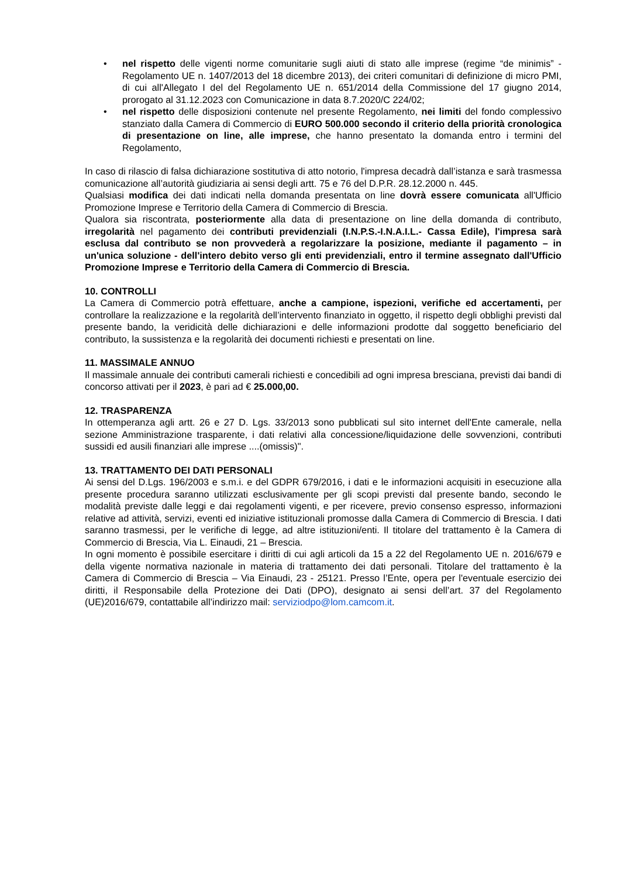• nel rispetto delle vigenti norme comunitarie sugli aiuti di stato alle imprese (regime “de minimis” - Regolamento UE n. 1407/2013 del 18 dicembre 2013), dei criteri comunitari di definizione di micro PMI, di cui all'Allegato I del del Regolamento UE n. 651/2014 della Commissione del 17 giugno 2014, prorogato al 31.12.2023 con Comunicazione in data 8.7.2020/C 224/02;
• nel rispetto delle disposizioni contenute nel presente Regolamento, nei limiti del fondo complessivo stanziato dalla Camera di Commercio di EURO 500.000 secondo il criterio della priorità cronologica di presentazione on line, alle imprese, che hanno presentato la domanda entro i termini del Regolamento,
In caso di rilascio di falsa dichiarazione sostitutiva di atto notorio, l'impresa decadrà dall’istanza e sarà trasmessa comunicazione all’autorità giudiziaria ai sensi degli artt. 75 e 76 del D.P.R. 28.12.2000 n. 445.
Qualsiasi modifica dei dati indicati nella domanda presentata on line dovrà essere comunicata all'Ufficio Promozione Imprese e Territorio della Camera di Commercio di Brescia.
Qualora sia riscontrata, posteriormente alla data di presentazione on line della domanda di contributo, irregolarità nel pagamento dei contributi previdenziali (I.N.P.S.-I.N.A.I.L.- Cassa Edile), l'impresa sarà esclusa dal contributo se non provvederà a regolarizzare la posizione, mediante il pagamento – in un'unica soluzione - dell'intero debito verso gli enti previdenziali, entro il termine assegnato dall'Ufficio Promozione Imprese e Territorio della Camera di Commercio di Brescia.
10. CONTROLLI
La Camera di Commercio potrà effettuare, anche a campione, ispezioni, verifiche ed accertamenti, per controllare la realizzazione e la regolarità dell’intervento finanziato in oggetto, il rispetto degli obblighi previsti dal presente bando, la veridicità delle dichiarazioni e delle informazioni prodotte dal soggetto beneficiario del contributo, la sussistenza e la regolarità dei documenti richiesti e presentati on line.
11. MASSIMALE ANNUO
Il massimale annuale dei contributi camerali richiesti e concedibili ad ogni impresa bresciana, previsti dai bandi di concorso attivati per il 2023, è pari ad € 25.000,00.
12. TRASPARENZA
In ottemperanza agli artt. 26 e 27 D. Lgs. 33/2013 sono pubblicati sul sito internet dell'Ente camerale, nella sezione Amministrazione trasparente, i dati relativi alla concessione/liquidazione delle sovvenzioni, contributi sussidi ed ausili finanziari alle imprese ....(omissis)".
13. TRATTAMENTO DEI DATI PERSONALI
Ai sensi del D.Lgs. 196/2003 e s.m.i. e del GDPR 679/2016, i dati e le informazioni acquisiti in esecuzione alla presente procedura saranno utilizzati esclusivamente per gli scopi previsti dal presente bando, secondo le modalità previste dalle leggi e dai regolamenti vigenti, e per ricevere, previo consenso espresso, informazioni relative ad attività, servizi, eventi ed iniziative istituzionali promosse dalla Camera di Commercio di Brescia. I dati saranno trasmessi, per le verifiche di legge, ad altre istituzioni/enti. Il titolare del trattamento è la Camera di Commercio di Brescia, Via L. Einaudi, 21 – Brescia.
In ogni momento è possibile esercitare i diritti di cui agli articoli da 15 a 22 del Regolamento UE n. 2016/679 e della vigente normativa nazionale in materia di trattamento dei dati personali. Titolare del trattamento è la Camera di Commercio di Brescia – Via Einaudi, 23 - 25121. Presso l’Ente, opera per l'eventuale esercizio dei diritti, il Responsabile della Protezione dei Dati (DPO), designato ai sensi dell’art. 37 del Regolamento (UE)2016/679, contattabile all’indirizzo mail: serviziodpo@lom.camcom.it.